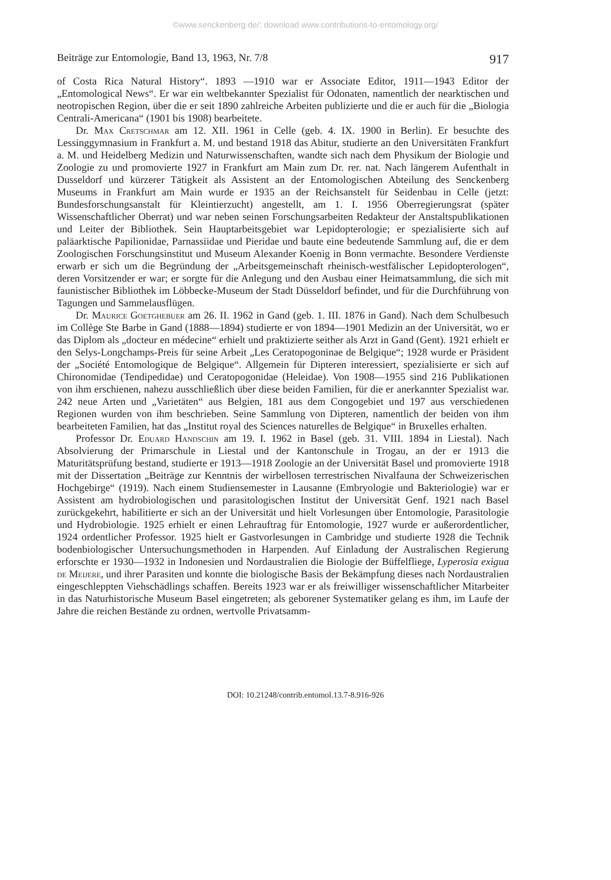©www.senckenberg.de/; download www.contributions-to-entomology.org/
Beiträge zur Entomologie, Band 13, 1963, Nr. 7/8 917
of Costa Rica Natural History“. 1893 —1910 war er Associate Editor, 1911—1943 Editor der „Entomological News“. Er war ein weltbekannter Spezialist für Odonaten, namentlich der nearktischen und neotropischen Region, über die er seit 1890 zahlreiche Arbeiten publizierte und die er auch für die „Biologia Centrali-Americana“ (1901 bis 1908) bearbeitete.
Dr. Max Cretschmar am 12. XII. 1961 in Celle (geb. 4. IX. 1900 in Berlin). Er besuchte des Lessinggymnasium in Frankfurt a. M. und bestand 1918 das Abitur, studierte an den Universitäten Frankfurt a. M. und Heidelberg Medizin und Naturwissenschaften, wandte sich nach dem Physikum der Biologie und Zoologie zu und promovierte 1927 in Frankfurt am Main zum Dr. rer. nat. Nach längerem Aufenthalt in Dusseldorf und kürzerer Tätigkeit als Assistent an der Entomologischen Abteilung des Senckenberg Museums in Frankfurt am Main wurde er 1935 an der Reichsanstelt für Seidenbau in Celle (jetzt: Bundesforschungsanstalt für Kleintierzucht) angestellt, am 1. I. 1956 Oberregierungsrat (später Wissenschaftlicher Oberrat) und war neben seinen Forschungsarbeiten Redakteur der Anstaltspublikationen und Leiter der Bibliothek. Sein Hauptarbeitsgebiet war Lepidopterologie; er spezialisierte sich auf paläarktische Papilionidae, Parnassiidae und Pieridae und baute eine bedeutende Sammlung auf, die er dem Zoologischen Forschungsinstitut und Museum Alexander Koenig in Bonn vermachte. Besondere Verdienste erwarb er sich um die Begründung der „Arbeitsgemeinschaft rheinisch-westfälischer Lepidopterologen“, deren Vorsitzender er war; er sorgte für die Anlegung und den Ausbau einer Heimatsammlung, die sich mit faunistischer Bibliothek im Löbbecke-Museum der Stadt Düsseldorf befindet, und für die Durchführung von Tagungen und Sammelausflügen.
Dr. Maurice Goetghebuer am 26. II. 1962 in Gand (geb. 1. III. 1876 in Gand). Nach dem Schulbesuch im Collège Ste Barbe in Gand (1888—1894) studierte er von 1894—1901 Medizin an der Universität, wo er das Diplom als „docteur en médecine“ erhielt und praktizierte seither als Arzt in Gand (Gent). 1921 erhielt er den Selys-Longchamps-Preis für seine Arbeit „Les Ceratopogoninae de Belgique“; 1928 wurde er Präsident der „Société Entomologique de Belgique“. Allgemein für Dipteren interessiert, spezialisierte er sich auf Chironomidae (Tendipedidae) und Ceratopogonidae (Heleidae). Von 1908—1955 sind 216 Publikationen von ihm erschienen, nahezu ausschließlich über diese beiden Familien, für die er anerkannter Spezialist war. 242 neue Arten und „Varietäten“ aus Belgien, 181 aus dem Congogebiet und 197 aus verschiedenen Regionen wurden von ihm beschrieben. Seine Sammlung von Dipteren, namentlich der beiden von ihm bearbeiteten Familien, hat das „Institut royal des Sciences naturelles de Belgique“ in Bruxelles erhalten.
Professor Dr. Eduard Handschin am 19. I. 1962 in Basel (geb. 31. VIII. 1894 in Liestal). Nach Absolvierung der Primarschule in Liestal und der Kantonschule in Trogau, an der er 1913 die Maturitätsprüfung bestand, studierte er 1913—1918 Zoologie an der Universität Basel und promovierte 1918 mit der Dissertation „Beiträge zur Kenntnis der wirbellosen terrestrischen Nivalfauna der Schweizerischen Hochgebirge“ (1919). Nach einem Studiensemester in Lausanne (Embryologie und Bakteriologie) war er Assistent am hydrobiologischen und parasitologischen Institut der Universität Genf. 1921 nach Basel zurückgekehrt, habilitierte er sich an der Universität und hielt Vorlesungen über Entomologie, Parasitologie und Hydrobiologie. 1925 erhielt er einen Lehrauftrag für Entomologie, 1927 wurde er außerordentlicher, 1924 ordentlicher Professor. 1925 hielt er Gastvorlesungen in Cambridge und studierte 1928 die Technik bodenbiologischer Untersuchungsmethoden in Harpenden. Auf Einladung der Australischen Regierung erforschte er 1930—1932 in Indonesien und Nordaustralien die Biologie der Büffelfliege, Lyperosia exigua de Meijere, und ihrer Parasiten und konnte die biologische Basis der Bekämpfung dieses nach Nordaustralien eingeschleppten Viehschädlings schaffen. Bereits 1923 war er als freiwilliger wissenschaftlicher Mitarbeiter in das Naturhistorische Museum Basel eingetreten; als geborener Systematiker gelang es ihm, im Laufe der Jahre die reichen Bestände zu ordnen, wertvolle Privatsamm-
DOI: 10.21248/contrib.entomol.13.7-8.916-926